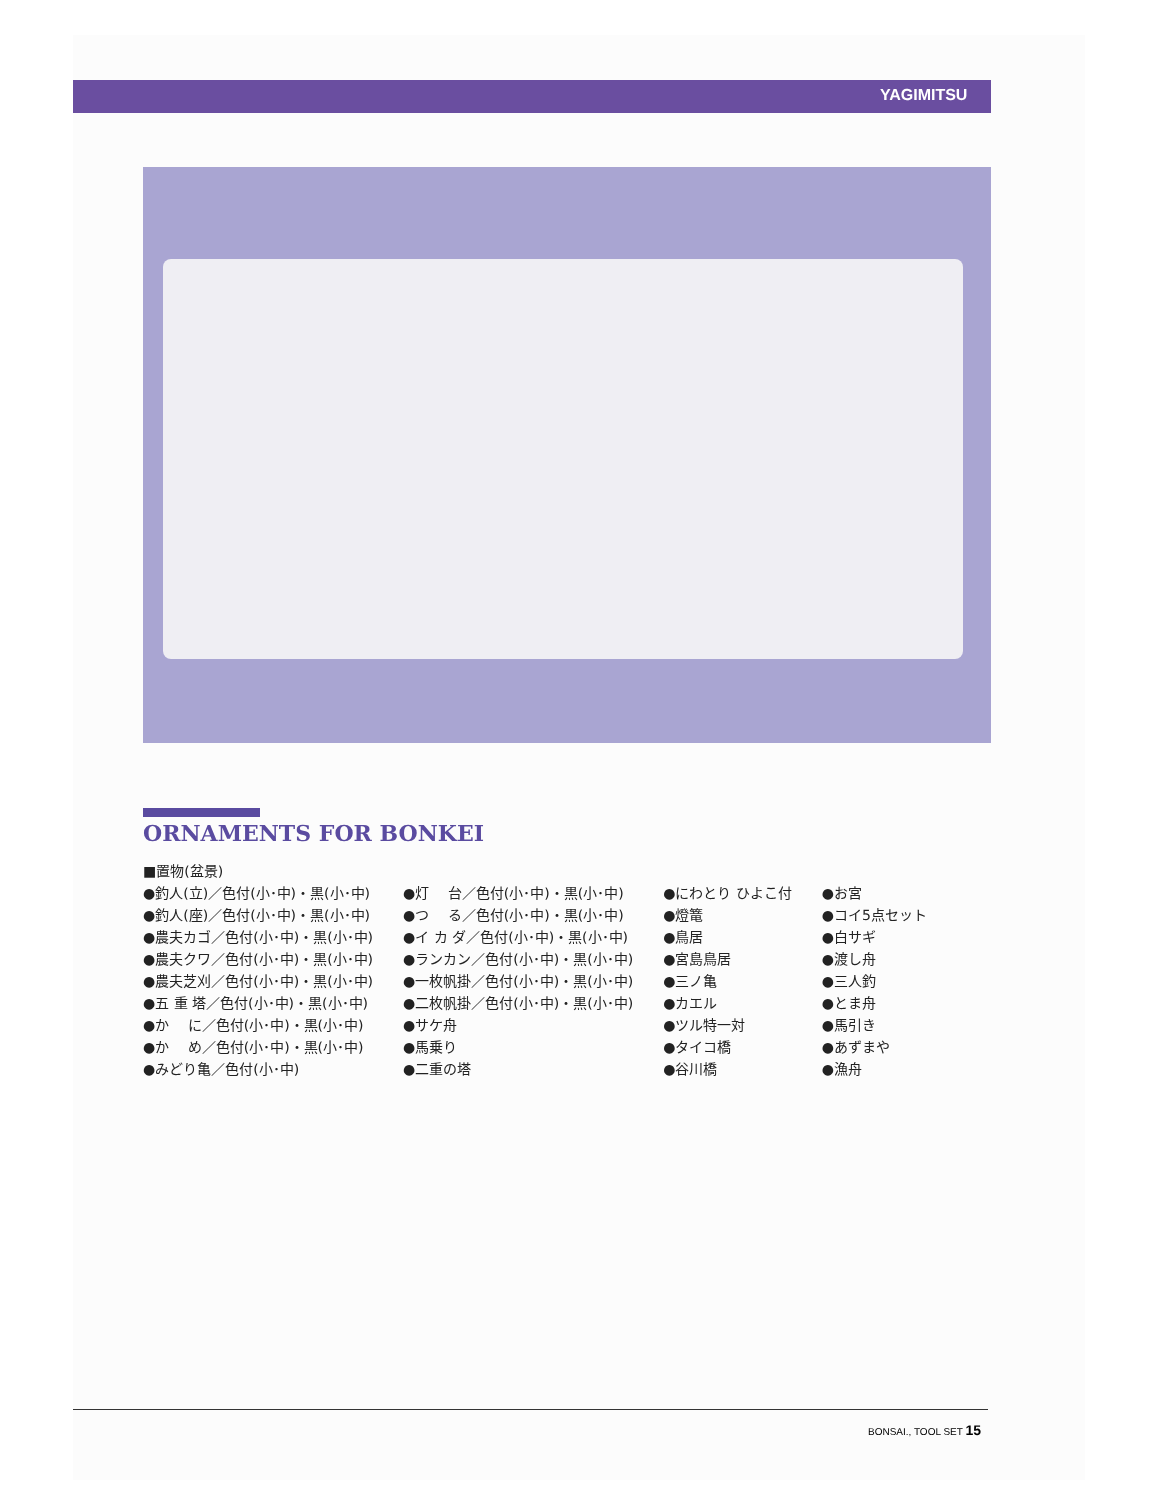YAGIMITSU
ORNAMENTS FOR BONKEI
■置物(盆景)
●釣人(立)／色付(小･中)・黒(小･中)
●釣人(座)／色付(小･中)・黒(小･中)
●農夫カゴ／色付(小･中)・黒(小･中)
●農夫クワ／色付(小･中)・黒(小･中)
●農夫芝刈／色付(小･中)・黒(小･中)
●五 重 塔／色付(小･中)・黒(小･中)
●か　 に／色付(小･中)・黒(小･中)
●か　 め／色付(小･中)・黒(小･中)
●みどり亀／色付(小･中)
●灯　 台／色付(小･中)・黒(小･中)
●つ　 る／色付(小･中)・黒(小･中)
●イ カ ダ／色付(小･中)・黒(小･中)
●ランカン／色付(小･中)・黒(小･中)
●一枚帆掛／色付(小･中)・黒(小･中)
●二枚帆掛／色付(小･中)・黒(小･中)
●サケ舟
●馬乗り
●二重の塔
●にわとり ひよこ付
●燈篭
●鳥居
●宮島鳥居
●三ノ亀
●カエル
●ツル特一対
●タイコ橋
●谷川橋
●お宮
●コイ5点セット
●白サギ
●渡し舟
●三人釣
●とま舟
●馬引き
●あずまや
●漁舟
BONSAI., TOOL SET 15